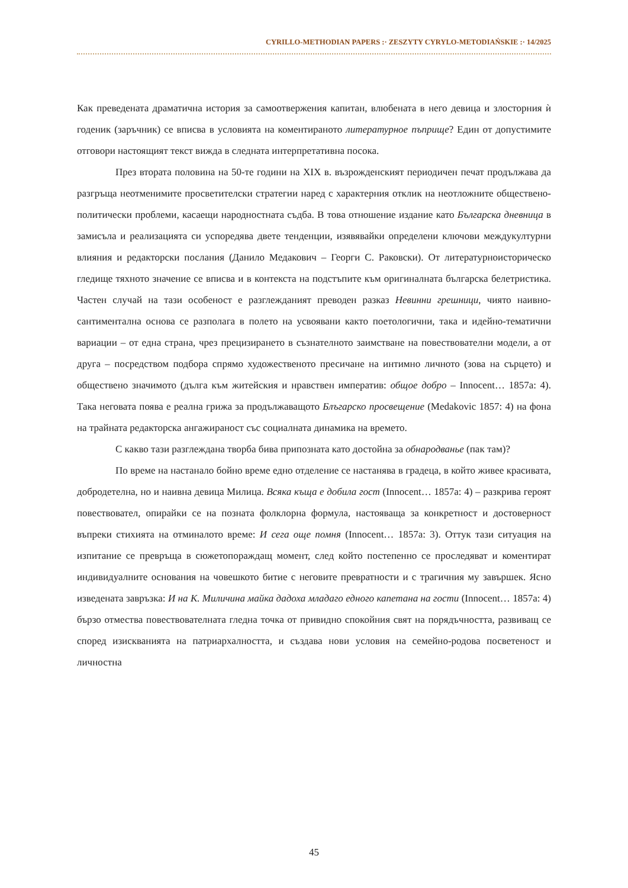CYRILLO-METHODIAN PAPERS :· ZESZYTY CYRYLO-METODIAŃSKIE :· 14/2025
Как преведената драматична история за самоотвержения капитан, влюбената в него девица и злосторния ѝ годеник (заръчник) се вписва в условията на коментираното литературное пъприще? Един от допустимите отговори настоящият текст вижда в следната интерпретативна посока.
През втората половина на 50-те години на XIX в. възрожденският периодичен печат продължава да разгръща неотменимите просветителски стратегии наред с характерния отклик на неотложните обществено-политически проблеми, касаещи народностната съдба. В това отношение издание като Българска дневница в замисъла и реализацията си успоредява двете тенденции, изявявайки определени ключови междукултурни влияния и редакторски послания (Данило Медакович – Георги С. Раковски). От литературноисторическо гледище тяхното значение се вписва и в контекста на подстъпите към оригиналната българска белетристика. Частен случай на тази особеност е разглежданият преводен разказ Невинни грешници, чиято наивно-сантиментална основа се разполага в полето на усвоявани както поетологични, така и идейно-тематични вариации – от една страна, чрез прецизирането в съзнателното заимстване на повествователни модели, а от друга – посредством подбора спрямо художественото пресичане на интимно личното (зова на сърцето) и обществено значимото (дълга към житейския и нравствен императив: общое добро – Innocent… 1857a: 4). Така неговата поява е реална грижа за продължаващото Блъгарско просвещение (Medakovic 1857: 4) на фона на трайната редакторска ангажираност със социалната динамика на времето.
С какво тази разглеждана творба бива припозната като достойна за обнародванье (пак там)?
По време на настанало бойно време едно отделение се настанява в градеца, в който живее красивата, добродетелна, но и наивна девица Милица. Всяка къща е добила гост (Innocent… 1857a: 4) – разкрива героят повествовател, опирайки се на позната фолклорна формула, настояваща за конкретност и достоверност въпреки стихията на отминалото време: И сега още помня (Innocent… 1857a: 3). Оттук тази ситуация на изпитание се превръща в сюжетопораждащ момент, след който постепенно се проследяват и коментират индивидуалните основания на човешкото битие с неговите превратности и с трагичния му завършек. Ясно изведената завръзка: И на К. Миличина майка дадоха младаго едного капетана на гости (Innocent… 1857a: 4) бързо отмества повествователната гледна точка от привидно спокойния свят на порядъчността, развиващ се според изискванията на патриархалността, и създава нови условия на семейно-родова посветеност и личностна
45